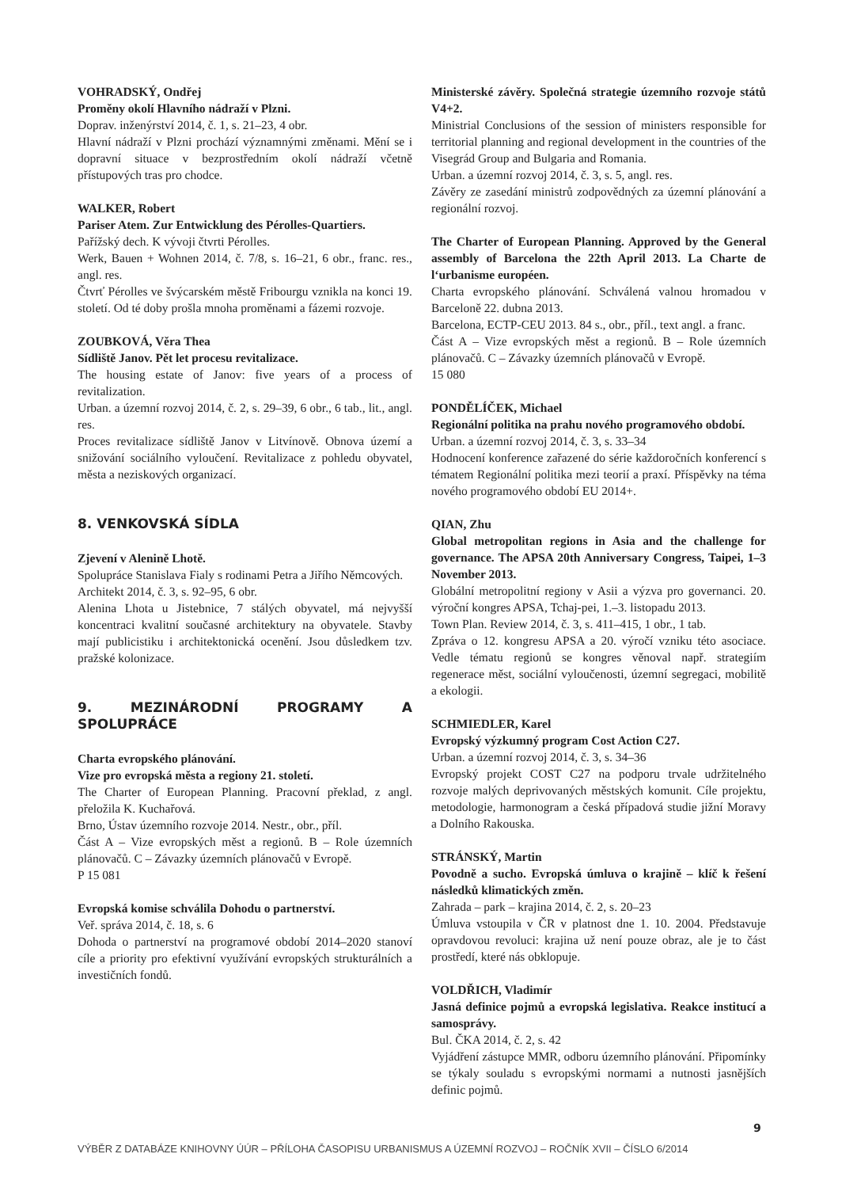VOHRADSKÝ, Ondřej
Proměny okolí Hlavního nádraží v Plzni.
Doprav. inženýrství 2014, č. 1, s. 21–23, 4 obr.
Hlavní nádraží v Plzni prochází významnými změnami. Mění se i dopravní situace v bezprostředním okolí nádraží včetně přístupových tras pro chodce.
WALKER, Robert
Pariser Atem. Zur Entwicklung des Pérolles-Quartiers.
Pařížský dech. K vývoji čtvrti Pérolles.
Werk, Bauen + Wohnen 2014, č. 7/8, s. 16–21, 6 obr., franc. res., angl. res.
Čtvrť Pérolles ve švýcarském městě Fribourgu vznikla na konci 19. století. Od té doby prošla mnoha proměnami a fázemi rozvoje.
ZOUBKOVÁ, Věra Thea
Sídliště Janov. Pět let procesu revitalizace.
The housing estate of Janov: five years of a process of revitalization.
Urban. a územní rozvoj 2014, č. 2, s. 29–39, 6 obr., 6 tab., lit., angl. res.
Proces revitalizace sídliště Janov v Litvínově. Obnova území a snižování sociálního vyloučení. Revitalizace z pohledu obyvatel, města a neziskových organizací.
8. VENKOVSKÁ SÍDLA
Zjevení v Alenině Lhotě.
Spolupráce Stanislava Fialy s rodinami Petra a Jiřího Němcových.
Architekt 2014, č. 3, s. 92–95, 6 obr.
Alenina Lhota u Jistebnice, 7 stálých obyvatel, má nejvyšší koncentraci kvalitní současné architektury na obyvatele. Stavby mají publicistiku i architektonická ocenění. Jsou důsledkem tzv. pražské kolonizace.
9. MEZINÁRODNÍ PROGRAMY A SPOLUPRÁCE
Charta evropského plánování.
Vize pro evropská města a regiony 21. století.
The Charter of European Planning. Pracovní překlad, z angl. přeložila K. Kuchařová.
Brno, Ústav územního rozvoje 2014. Nestr., obr., příl.
Část A – Vize evropských měst a regionů. B – Role územních plánovačů. C – Závazky územních plánovačů v Evropě.
P 15 081
Evropská komise schválila Dohodu o partnerství.
Veř. správa 2014, č. 18, s. 6
Dohoda o partnerství na programové období 2014–2020 stanoví cíle a priority pro efektivní využívání evropských strukturálních a investičních fondů.
Ministerské závěry. Společná strategie územního rozvoje států V4+2.
Ministrial Conclusions of the session of ministers responsible for territorial planning and regional development in the countries of the Visegrád Group and Bulgaria and Romania.
Urban. a územní rozvoj 2014, č. 3, s. 5, angl. res.
Závěry ze zasedání ministrů zodpovědných za územní plánování a regionální rozvoj.
The Charter of European Planning. Approved by the General assembly of Barcelona the 22th April 2013. La Charte de l‘urbanisme européen.
Charta evropského plánování. Schválená valnou hromadou v Barceloně 22. dubna 2013.
Barcelona, ECTP-CEU 2013. 84 s., obr., příl., text angl. a franc.
Část A – Vize evropských měst a regionů. B – Role územních plánovačů. C – Závazky územních plánovačů v Evropě.
15 080
PONDĚLÍČEK, Michael
Regionální politika na prahu nového programového období.
Urban. a územní rozvoj 2014, č. 3, s. 33–34
Hodnocení konference zařazené do série každoročních konferencí s tématem Regionální politika mezi teorií a praxí. Příspěvky na téma nového programového období EU 2014+.
QIAN, Zhu
Global metropolitan regions in Asia and the challenge for governance. The APSA 20th Anniversary Congress, Taipei, 1–3 November 2013.
Globální metropolitní regiony v Asii a výzva pro governanci. 20. výroční kongres APSA, Tchaj-pei, 1.–3. listopadu 2013.
Town Plan. Review 2014, č. 3, s. 411–415, 1 obr., 1 tab.
Zpráva o 12. kongresu APSA a 20. výročí vzniku této asociace. Vedle tématu regionů se kongres věnoval např. strategiím regenerace měst, sociální vyloučenosti, územní segregaci, mobilitě a ekologii.
SCHMIEDLER, Karel
Evropský výzkumný program Cost Action C27.
Urban. a územní rozvoj 2014, č. 3, s. 34–36
Evropský projekt COST C27 na podporu trvale udržitelného rozvoje malých deprivovaných městských komunit. Cíle projektu, metodologie, harmonogram a česká případová studie jižní Moravy a Dolního Rakouska.
STRÁNSKÝ, Martin
Povodně a sucho. Evropská úmluva o krajině – klíč k řešení následků klimatických změn.
Zahrada – park – krajina 2014, č. 2, s. 20–23
Úmluva vstoupila v ČR v platnost dne 1. 10. 2004. Představuje opravdovou revoluci: krajina už není pouze obraz, ale je to část prostředí, které nás obklopuje.
VOLDŘICH, Vladimír
Jasná definice pojmů a evropská legislativa. Reakce institucí a samosprávy.
Bul. ČKA 2014, č. 2, s. 42
Vyjádření zástupce MMR, odboru územního plánování. Připomínky se týkaly souladu s evropskými normami a nutnosti jasnějších definic pojmů.
9
VÝBĚR Z DATABÁZE KNIHOVNY ÚÚR – PŘÍLOHA ČASOPISU URBANISMUS A ÚZEMNÍ ROZVOJ – ROČNÍK XVII – ČÍSLO 6/2014